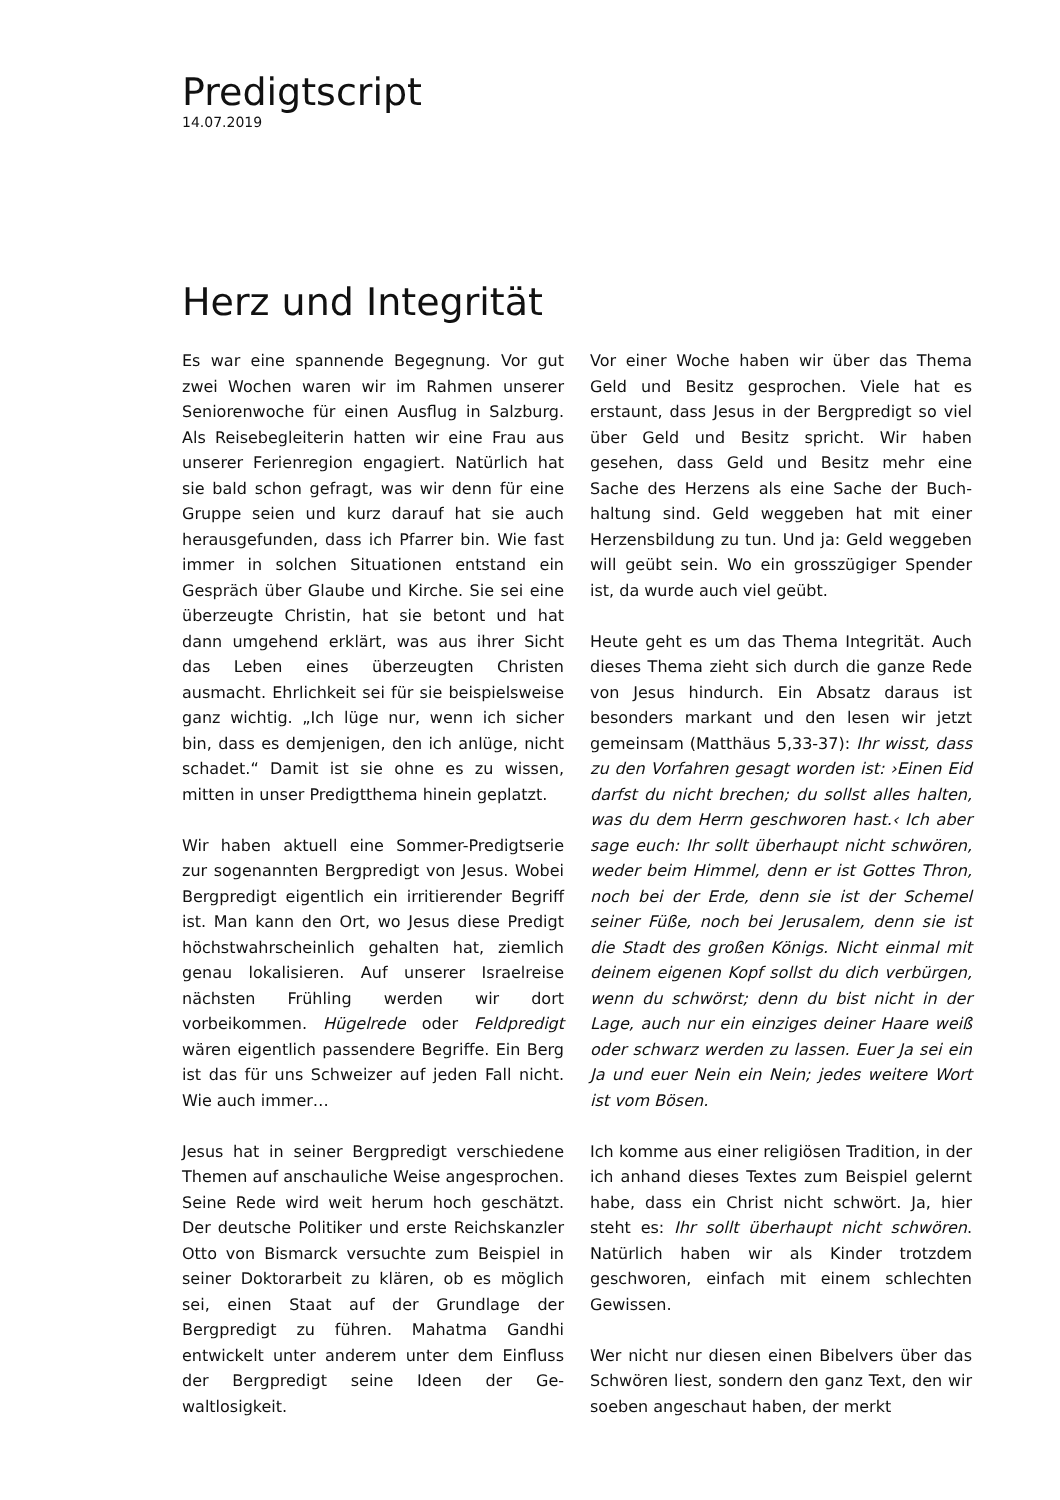Predigtscript
14.07.2019
Herz und Integrität
Es war eine spannende Begegnung. Vor gut zwei Wochen waren wir im Rahmen unserer Seniorenwoche für einen Ausflug in Salzburg. Als Reisebegleiterin hatten wir eine Frau aus unserer Ferienregion engagiert. Natürlich hat sie bald schon gefragt, was wir denn für eine Gruppe seien und kurz darauf hat sie auch herausgefunden, dass ich Pfarrer bin. Wie fast immer in solchen Situationen entstand ein Gespräch über Glaube und Kirche. Sie sei eine überzeugte Christin, hat sie betont und hat dann umgehend erklärt, was aus ihrer Sicht das Leben eines überzeugten Christen ausmacht. Ehrlichkeit sei für sie beispiels­weise ganz wichtig. „Ich lüge nur, wenn ich sicher bin, dass es demjenigen, den ich anlü­ge, nicht schadet.“ Damit ist sie ohne es zu wissen, mitten in unser Predigtthema hinein geplatzt.
Wir haben aktuell eine Sommer-Predigtserie zur sogenannten Bergpredigt von Jesus. Wo­bei Bergpredigt eigentlich ein irritierender Begriff ist. Man kann den Ort, wo Jesus diese Predigt höchstwahrscheinlich gehalten hat, ziemlich genau lokalisieren. Auf unserer Isra­elreise nächsten Frühling werden wir dort vorbeikommen. Hügelrede oder Feldpredigt wären eigentlich passendere Begriffe. Ein Berg ist das für uns Schweizer auf jeden Fall nicht. Wie auch immer…
Jesus hat in seiner Bergpredigt verschiedene Themen auf anschauliche Weise angespro­chen. Seine Rede wird weit herum hoch ge­schätzt. Der deutsche Politiker und erste Reichskanzler Otto von Bismarck versuchte zum Beispiel in seiner Doktorarbeit zu klären, ob es möglich sei, einen Staat auf der Grund­lage der Bergpredigt zu führen. Mahatma Gandhi entwickelt unter anderem unter dem Einfluss der Bergpredigt seine Ideen der Ge­waltlosigkeit.
Vor einer Woche haben wir über das Thema Geld und Besitz gesprochen. Viele hat es erstaunt, dass Jesus in der Bergpredigt so viel über Geld und Besitz spricht. Wir haben gesehen, dass Geld und Besitz mehr eine Sache des Herzens als eine Sache der Buch­haltung sind. Geld weggeben hat mit einer Herzensbildung zu tun. Und ja: Geld wegge­ben will geübt sein. Wo ein grosszügiger Spender ist, da wurde auch viel geübt.
Heute geht es um das Thema Integrität. Auch dieses Thema zieht sich durch die ganze Rede von Jesus hindurch. Ein Absatz daraus ist besonders markant und den lesen wir jetzt gemeinsam (Matthäus 5,33-37): Ihr wisst, dass zu den Vorfahren gesagt worden ist: ›Einen Eid darfst du nicht brechen; du sollst alles halten, was du dem Herrn ge­schworen hast.‹ Ich aber sage euch: Ihr sollt überhaupt nicht schwören, weder beim Himmel, denn er ist Gottes Thron, noch bei der Erde, denn sie ist der Schemel seiner Füße, noch bei Jerusalem, denn sie ist die Stadt des großen Königs. Nicht einmal mit deinem eigenen Kopf sollst du dich verbür­gen, wenn du schwörst; denn du bist nicht in der Lage, auch nur ein einziges deiner Haare weiß oder schwarz werden zu lassen. Euer Ja sei ein Ja und euer Nein ein Nein; jedes weitere Wort ist vom Bösen.
Ich komme aus einer religiösen Tradition, in der ich anhand dieses Textes zum Beispiel gelernt habe, dass ein Christ nicht schwört. Ja, hier steht es: Ihr sollt überhaupt nicht schwören. Natürlich haben wir als Kinder trotzdem geschworen, einfach mit einem schlechten Gewissen.
Wer nicht nur diesen einen Bibelvers über das Schwören liest, sondern den ganz Text, den wir soeben angeschaut haben, der merkt